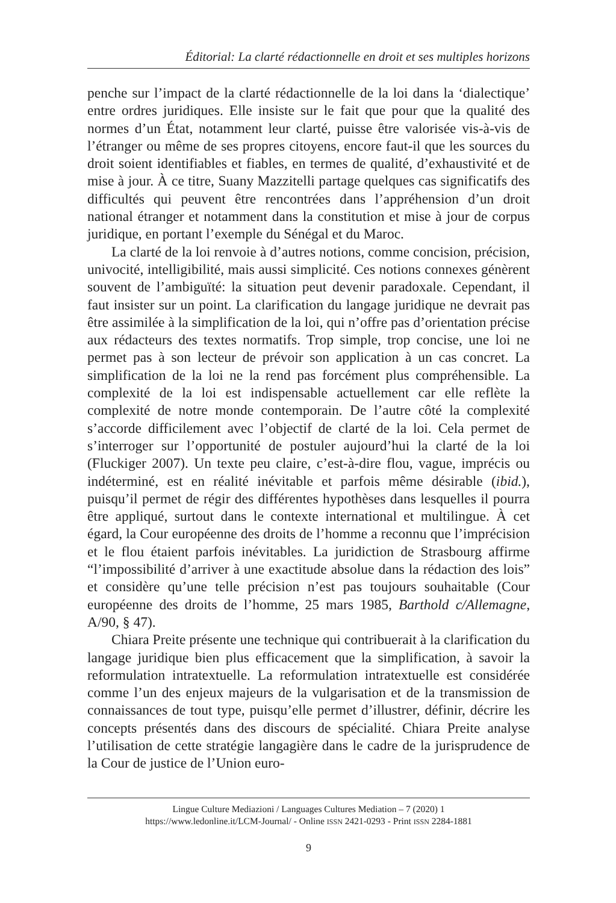Éditorial: La clarté rédactionnelle en droit et ses multiples horizons
penche sur l’impact de la clarté rédactionnelle de la loi dans la ‘dialectique’ entre ordres juridiques. Elle insiste sur le fait que pour que la qualité des normes d’un État, notamment leur clarté, puisse être valorisée vis-à-vis de l’étranger ou même de ses propres citoyens, encore faut-il que les sources du droit soient identifiables et fiables, en termes de qualité, d’exhaustivité et de mise à jour. À ce titre, Suany Mazzitelli partage quelques cas significatifs des difficultés qui peuvent être rencontrées dans l’appréhension d’un droit national étranger et notamment dans la constitution et mise à jour de corpus juridique, en portant l’exemple du Sénégal et du Maroc.
La clarté de la loi renvoie à d’autres notions, comme concision, précision, univocité, intelligibilité, mais aussi simplicité. Ces notions connexes génèrent souvent de l’ambiguïté: la situation peut devenir paradoxale. Cependant, il faut insister sur un point. La clarification du langage juridique ne devrait pas être assimilée à la simplification de la loi, qui n’offre pas d’orientation précise aux rédacteurs des textes normatifs. Trop simple, trop concise, une loi ne permet pas à son lecteur de prévoir son application à un cas concret. La simplification de la loi ne la rend pas forcément plus compréhensible. La complexité de la loi est indispensable actuellement car elle reflète la complexité de notre monde contemporain. De l’autre côté la complexité s’accorde difficilement avec l’objectif de clarté de la loi. Cela permet de s’interroger sur l’opportunité de postuler aujourd’hui la clarté de la loi (Fluckiger 2007). Un texte peu claire, c’est-à-dire flou, vague, imprécis ou indéterminé, est en réalité inévitable et parfois même désirable (ibid.), puisqu’il permet de régir des différentes hypothèses dans lesquelles il pourra être appliqué, surtout dans le contexte international et multilingue. À cet égard, la Cour européenne des droits de l’homme a reconnu que l’imprécision et le flou étaient parfois inévitables. La juridiction de Strasbourg affirme “l’impossibilité d’arriver à une exactitude absolue dans la rédaction des lois” et considère qu’une telle précision n’est pas toujours souhaitable (Cour européenne des droits de l’homme, 25 mars 1985, Barthold c/Allemagne, A/90, § 47).
Chiara Preite présente une technique qui contribuerait à la clarification du langage juridique bien plus efficacement que la simplification, à savoir la reformulation intratextuelle. La reformulation intratextuelle est considérée comme l’un des enjeux majeurs de la vulgarisation et de la transmission de connaissances de tout type, puisqu’elle permet d’illustrer, définir, décrire les concepts présentés dans des discours de spécialité. Chiara Preite analyse l’utilisation de cette stratégie langagière dans le cadre de la jurisprudence de la Cour de justice de l’Union euro-
Lingue Culture Mediazioni / Languages Cultures Mediation – 7 (2020) 1
https://www.ledonline.it/LCM-Journal/ - Online ISSN 2421-0293 - Print ISSN 2284-1881
9